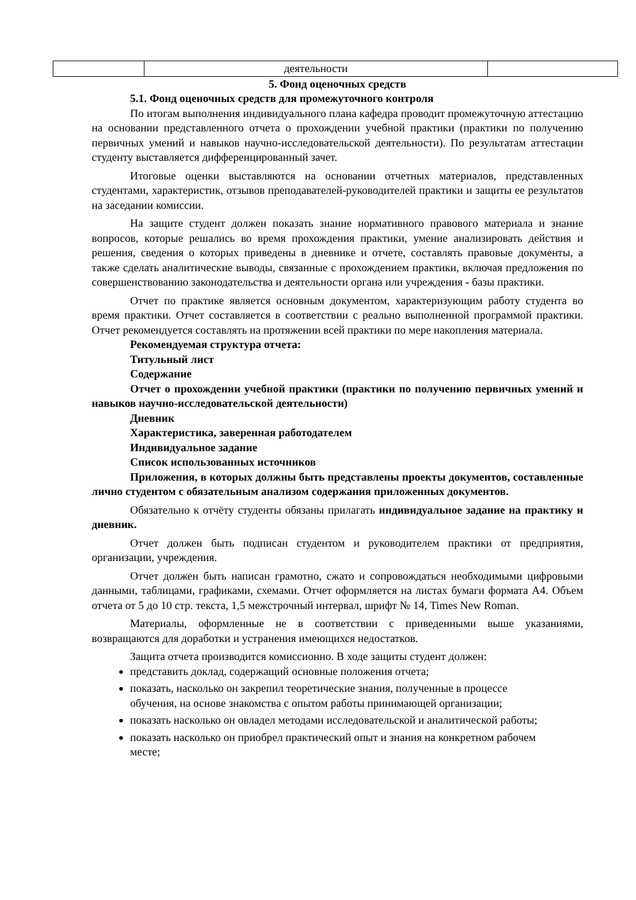| | деятельности | |
5. Фонд оценочных средств
5.1. Фонд оценочных средств для промежуточного контроля
По итогам выполнения индивидуального плана кафедра проводит промежуточную аттестацию на основании представленного отчета о прохождении учебной практики (практики по получению первичных умений и навыков научно-исследовательской деятельности). По результатам аттестации студенту выставляется дифференцированный зачет.
Итоговые оценки выставляются на основании отчетных материалов, представленных студентами, характеристик, отзывов преподавателей-руководителей практики и защиты ее результатов на заседании комиссии.
На защите студент должен показать знание нормативного правового материала и знание вопросов, которые решались во время прохождения практики, умение анализировать действия и решения, сведения о которых приведены в дневнике и отчете, составлять правовые документы, а также сделать аналитические выводы, связанные с прохождением практики, включая предложения по совершенствованию законодательства и деятельности органа или учреждения - базы практики.
Отчет по практике является основным документом, характеризующим работу студента во время практики. Отчет составляется в соответствии с реально выполненной программой практики. Отчет рекомендуется составлять на протяжении всей практики по мере накопления материала.
Рекомендуемая структура отчета:
Титульный лист
Содержание
Отчет о прохождении учебной практики (практики по получению первичных умений и навыков научно-исследовательской деятельности)
Дневник
Характеристика, заверенная работодателем
Индивидуальное задание
Список использованных источников
Приложения, в которых должны быть представлены проекты документов, составленные лично студентом с обязательным анализом содержания приложенных документов.
Обязательно к отчёту студенты обязаны прилагать индивидуальное задание на практику и дневник.
Отчет должен быть подписан студентом и руководителем практики от предприятия, организации, учреждения.
Отчет должен быть написан грамотно, сжато и сопровождаться необходимыми цифровыми данными, таблицами, графиками, схемами. Отчет оформляется на листах бумаги формата А4. Объем отчета от 5 до 10 стр. текста, 1,5 межстрочный интервал, шрифт № 14, Times New Roman.
Материалы, оформленные не в соответствии с приведенными выше указаниями, возвращаются для доработки и устранения имеющихся недостатков.
Защита отчета производится комиссионно. В ходе защиты студент должен:
представить доклад, содержащий основные положения отчета;
показать, насколько он закрепил теоретические знания, полученные в процессе обучения, на основе знакомства с опытом работы принимающей организации;
показать насколько он овладел методами исследовательской и аналитической работы;
показать насколько он приобрел практический опыт и знания на конкретном рабочем месте;